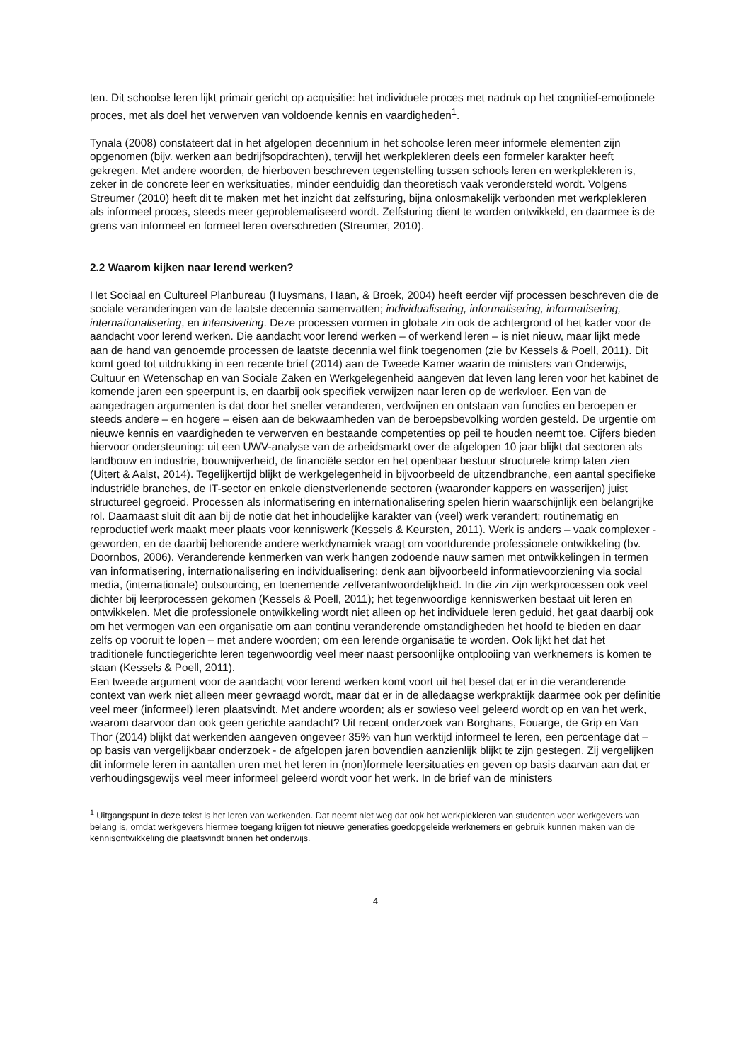ten. Dit schoolse leren lijkt primair gericht op acquisitie: het individuele proces met nadruk op het cognitief-emotionele proces, met als doel het verwerven van voldoende kennis en vaardigheden<sup>1</sup>.
Tynala (2008) constateert dat in het afgelopen decennium in het schoolse leren meer informele elementen zijn opgenomen (bijv. werken aan bedrijfsopdrachten), terwijl het werkplekleren deels een formeler karakter heeft gekregen. Met andere woorden, de hierboven beschreven tegenstelling tussen schools leren en werkplekleren is, zeker in de concrete leer en werksituaties, minder eenduidig dan theoretisch vaak verondersteld wordt. Volgens Streumer (2010) heeft dit te maken met het inzicht dat zelfsturing, bijna onlosmakelijk verbonden met werkplekleren als informeel proces, steeds meer geproblematiseerd wordt. Zelfsturing dient te worden ontwikkeld, en daarmee is de grens van informeel en formeel leren overschreden (Streumer, 2010).
2.2 Waarom kijken naar lerend werken?
Het Sociaal en Cultureel Planbureau (Huysmans, Haan, & Broek, 2004) heeft eerder vijf processen beschreven die de sociale veranderingen van de laatste decennia samenvatten; individualisering, informalisering, informatisering, internationalisering, en intensivering. Deze processen vormen in globale zin ook de achtergrond of het kader voor de aandacht voor lerend werken. Die aandacht voor lerend werken – of werkend leren – is niet nieuw, maar lijkt mede aan de hand van genoemde processen de laatste decennia wel flink toegenomen (zie bv Kessels & Poell, 2011). Dit komt goed tot uitdrukking in een recente brief (2014) aan de Tweede Kamer waarin de ministers van Onderwijs, Cultuur en Wetenschap en van Sociale Zaken en Werkgelegenheid aangeven dat leven lang leren voor het kabinet de komende jaren een speerpunt is, en daarbij ook specifiek verwijzen naar leren op de werkvloer. Een van de aangedragen argumenten is dat door het sneller veranderen, verdwijnen en ontstaan van functies en beroepen er steeds andere – en hogere – eisen aan de bekwaamheden van de beroepsbevolking worden gesteld. De urgentie om nieuwe kennis en vaardigheden te verwerven en bestaande competenties op peil te houden neemt toe. Cijfers bieden hiervoor ondersteuning: uit een UWV-analyse van de arbeidsmarkt over de afgelopen 10 jaar blijkt dat sectoren als landbouw en industrie, bouwnijverheid, de financiële sector en het openbaar bestuur structurele krimp laten zien (Uitert & Aalst, 2014). Tegelijkertijd blijkt de werkgelegenheid in bijvoorbeeld de uitzendbranche, een aantal specifieke industriële branches, de IT-sector en enkele dienstverlenende sectoren (waaronder kappers en wasserijen) juist structureel gegroeid. Processen als informatisering en internationalisering spelen hierin waarschijnlijk een belangrijke rol. Daarnaast sluit dit aan bij de notie dat het inhoudelijke karakter van (veel) werk verandert; routinematig en reproductief werk maakt meer plaats voor kenniswerk (Kessels & Keursten, 2011). Werk is anders – vaak complexer - geworden, en de daarbij behorende andere werkdynamiek vraagt om voortdurende professionele ontwikkeling (bv. Doornbos, 2006). Veranderende kenmerken van werk hangen zodoende nauw samen met ontwikkelingen in termen van informatisering, internationalisering en individualisering; denk aan bijvoorbeeld informatievoorziening via social media, (internationale) outsourcing, en toenemende zelfverantwoordelijkheid. In die zin zijn werkprocessen ook veel dichter bij leerprocessen gekomen (Kessels & Poell, 2011); het tegenwoordige kenniswerken bestaat uit leren en ontwikkelen. Met die professionele ontwikkeling wordt niet alleen op het individuele leren geduid, het gaat daarbij ook om het vermogen van een organisatie om aan continu veranderende omstandigheden het hoofd te bieden en daar zelfs op vooruit te lopen – met andere woorden; om een lerende organisatie te worden. Ook lijkt het dat het traditionele functiegerichte leren tegenwoordig veel meer naast persoonlijke ontplooiing van werknemers is komen te staan (Kessels & Poell, 2011).
Een tweede argument voor de aandacht voor lerend werken komt voort uit het besef dat er in die veranderende context van werk niet alleen meer gevraagd wordt, maar dat er in de alledaagse werkpraktijk daarmee ook per definitie veel meer (informeel) leren plaatsvindt. Met andere woorden; als er sowieso veel geleerd wordt op en van het werk, waarom daarvoor dan ook geen gerichte aandacht? Uit recent onderzoek van Borghans, Fouarge, de Grip en Van Thor (2014) blijkt dat werkenden aangeven ongeveer 35% van hun werktijd informeel te leren, een percentage dat – op basis van vergelijkbaar onderzoek - de afgelopen jaren bovendien aanzienlijk blijkt te zijn gestegen. Zij vergelijken dit informele leren in aantallen uren met het leren in (non)formele leersituaties en geven op basis daarvan aan dat er verhoudingsgewijs veel meer informeel geleerd wordt voor het werk. In de brief van de ministers
<sup>1</sup> Uitgangspunt in deze tekst is het leren van werkenden. Dat neemt niet weg dat ook het werkplekleren van studenten voor werkgevers van belang is, omdat werkgevers hiermee toegang krijgen tot nieuwe generaties goedopgeleide werknemers en gebruik kunnen maken van de kennisontwikkeling die plaatsvindt binnen het onderwijs.
4